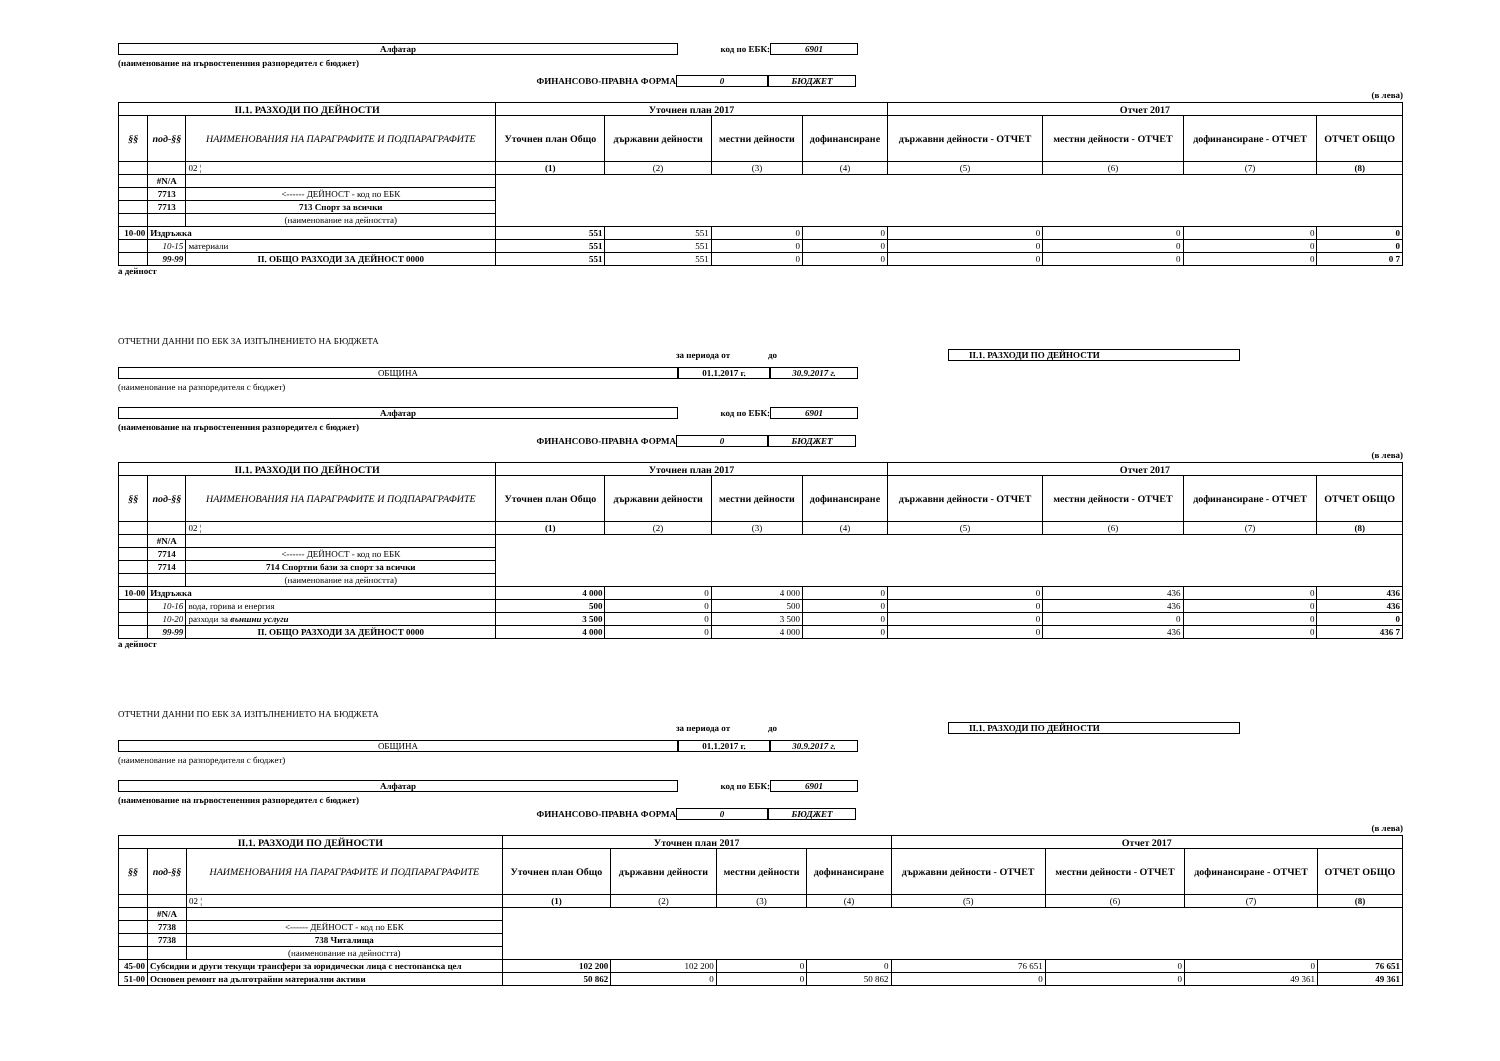Алфатар код по ЕБК: 6901
(наименование на първостепенния разпоредител с бюджет)
ФИНАНСОВО-ПРАВНА ФОРМА 0 БЮДЖЕТ
(в лева)
| II.1. РАЗХОДИ ПО ДЕЙНОСТИ | | | Уточнен план 2017 | | | | Отчет 2017 | | | |
| --- | --- | --- | --- | --- | --- | --- | --- | --- | --- | --- |
| §§ | под-§§ | НАИМЕНОВАНИЯ НА ПАРАГРАФИТЕ И ПОДПАРАГРАФИТЕ | Уточнен план Общо | държавни дейности | местни дейности | дофинансиране | държавни дейности - ОТЧЕТ | местни дейности - ОТЧЕТ | дофинансиране - ОТЧЕТ | ОТЧЕТ ОБЩО |
| | | 02 ¦ | (1) | (2) | (3) | (4) | (5) | (6) | (7) | (8) |
| | #N/A | | | | | | | | | |
| | 7713 | <------ ДЕЙНОСТ - код по ЕБК | | | | | | | | |
| | 7713 | 713 Спорт за всички | | | | | | | | |
| | | (наименование на дейността) | | | | | | | | |
| 10-00 | Издръжка | | 551 | 551 | 0 | 0 | 0 | 0 | 0 | 0 |
| | 10-15 | материали | 551 | 551 | 0 | 0 | 0 | 0 | 0 | 0 |
| | 99-99 | II. ОБЩО РАЗХОДИ ЗА ДЕЙНОСТ 0000 | 551 | 551 | 0 | 0 | 0 | 0 | 0 | 0 7 |
а дейност
ОТЧЕТНИ ДАННИ ПО ЕБК ЗА ИЗПЪЛНЕНИЕТО НА БЮДЖЕТА
за периода от до II.1. РАЗХОДИ ПО ДЕЙНОСТИ
ОБЩИНА 01.1.2017 г. 30.9.2017 г.
(наименование на разпоредителя с бюджет)
Алфатар код по ЕБК: 6901
(наименование на първостепенния разпоредител с бюджет)
ФИНАНСОВО-ПРАВНА ФОРМА 0 БЮДЖЕТ
(в лева)
| II.1. РАЗХОДИ ПО ДЕЙНОСТИ | | | Уточнен план 2017 | | | | Отчет 2017 | | | |
| --- | --- | --- | --- | --- | --- | --- | --- | --- | --- | --- |
| §§ | под-§§ | НАИМЕНОВАНИЯ НА ПАРАГРАФИТЕ И ПОДПАРАГРАФИТЕ | Уточнен план Общо | държавни дейности | местни дейности | дофинансиране | държавни дейности - ОТЧЕТ | местни дейности - ОТЧЕТ | дофинансиране - ОТЧЕТ | ОТЧЕТ ОБЩО |
| | | 02 ¦ | (1) | (2) | (3) | (4) | (5) | (6) | (7) | (8) |
| | #N/A | | | | | | | | | |
| | 7714 | <------ ДЕЙНОСТ - код по ЕБК | | | | | | | | |
| | 7714 | 714 Спортни бази за спорт за всички | | | | | | | | |
| | | (наименование на дейността) | | | | | | | | |
| 10-00 | Издръжка | | 4 000 | 0 | 4 000 | 0 | 0 | 436 | 0 | 436 |
| | 10-16 | вода, горива и енергия | 500 | 0 | 500 | 0 | 0 | 436 | 0 | 436 |
| | 10-20 | разходи за външни услуги | 3 500 | 0 | 3 500 | 0 | 0 | 0 | 0 | 0 |
| | 99-99 | II. ОБЩО РАЗХОДИ ЗА ДЕЙНОСТ 0000 | 4 000 | 0 | 4 000 | 0 | 0 | 436 | 0 | 436 7 |
а дейност
ОТЧЕТНИ ДАННИ ПО ЕБК ЗА ИЗПЪЛНЕНИЕТО НА БЮДЖЕТА
за периода от до II.1. РАЗХОДИ ПО ДЕЙНОСТИ
ОБЩИНА 01.1.2017 г. 30.9.2017 г.
(наименование на разпоредителя с бюджет)
Алфатар код по ЕБК: 6901
(наименование на първостепенния разпоредител с бюджет)
ФИНАНСОВО-ПРАВНА ФОРМА 0 БЮДЖЕТ
(в лева)
| II.1. РАЗХОДИ ПО ДЕЙНОСТИ | | | Уточнен план 2017 | | | | Отчет 2017 | | | |
| --- | --- | --- | --- | --- | --- | --- | --- | --- | --- | --- |
| §§ | под-§§ | НАИМЕНОВАНИЯ НА ПАРАГРАФИТЕ И ПОДПАРАГРАФИТЕ | Уточнен план Общо | държавни дейности | местни дейности | дофинансиране | държавни дейности - ОТЧЕТ | местни дейности - ОТЧЕТ | дофинансиране - ОТЧЕТ | ОТЧЕТ ОБЩО |
| | | 02 ¦ | (1) | (2) | (3) | (4) | (5) | (6) | (7) | (8) |
| | #N/A | | | | | | | | | |
| | 7738 | <------ ДЕЙНОСТ - код по ЕБК | | | | | | | | |
| | 7738 | 738 Читалища | | | | | | | | |
| | | (наименование на дейността) | | | | | | | | |
| 45-00 | Субсидии и други текущи трансфери за юридически лица с нестопанска цел | | 102 200 | 102 200 | 0 | 0 | 76 651 | 0 | 0 | 76 651 |
| 51-00 | Основен ремонт на дълготрайни материални активи | | 50 862 | 0 | 0 | 50 862 | 0 | 0 | 49 361 | 49 361 |